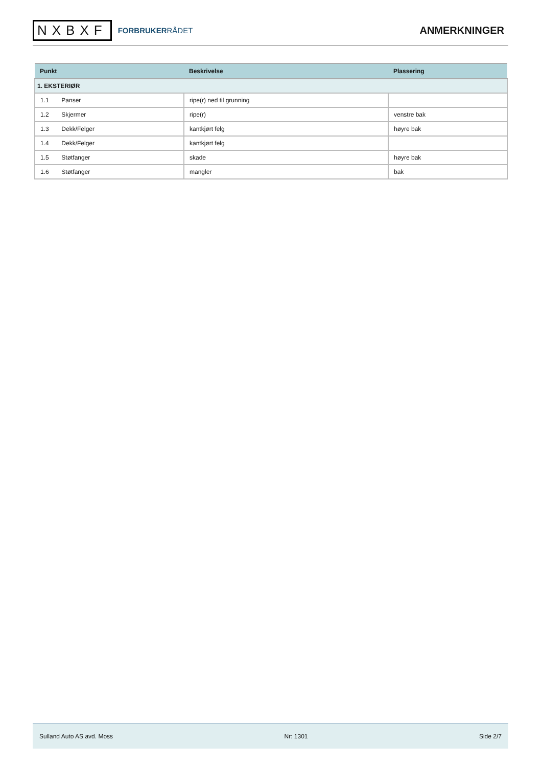NXBXF
FORBRUKERRÅDET
ANMERKNINGER
| Punkt | Beskrivelse | Plassering |
| --- | --- | --- |
| 1. EKSTERIØR | | |
| 1.1 Panser | ripe(r) ned til grunning | |
| 1.2 Skjermer | ripe(r) | venstre bak |
| 1.3 Dekk/Felger | kantkjørt felg | høyre bak |
| 1.4 Dekk/Felger | kantkjørt felg | |
| 1.5 Støtfanger | skade | høyre bak |
| 1.6 Støtfanger | mangler | bak |
Sulland Auto AS avd. Moss Nr: 1301 Side 2/7